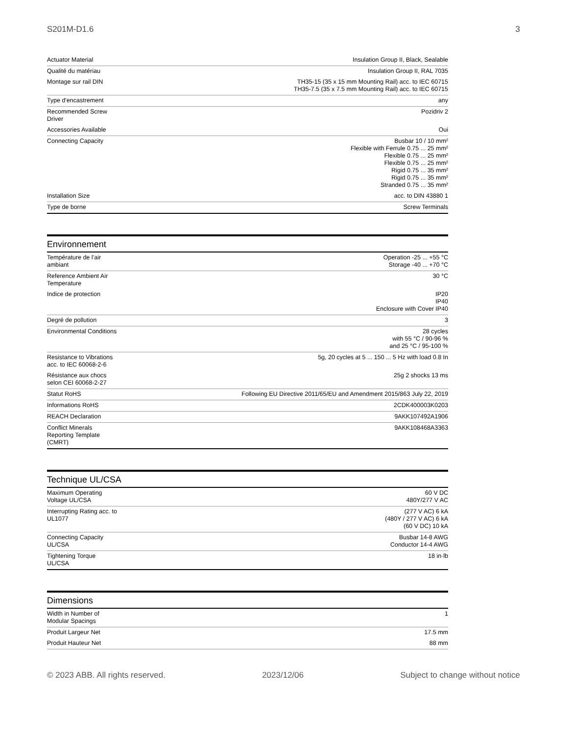S201M-D1.6 3
| Actuator Material | Insulation Group II, Black, Sealable |
| Qualité du matériau | Insulation Group II, RAL 7035 |
| Montage sur rail DIN | TH35-15 (35 x 15 mm Mounting Rail) acc. to IEC 60715 TH35-7.5 (35 x 7.5 mm Mounting Rail) acc. to IEC 60715 |
| Type d'encastrement | any |
| Recommended Screw Driver | Pozidriv 2 |
| Accessories Available | Oui |
| Connecting Capacity | Busbar 10 / 10 mm² Flexible with Ferrule 0.75 ... 25 mm² Flexible 0.75 ... 25 mm² Flexible 0.75 ... 25 mm² Rigid 0.75 ... 35 mm² Rigid 0.75 ... 35 mm² Stranded 0.75 ... 35 mm² |
| Installation Size | acc. to DIN 43880 1 |
| Type de borne | Screw Terminals |
Environnement
| Température de l’air ambiant | Operation -25 ... +55 °C Storage -40 ... +70 °C |
| Reference Ambient Air Temperature | 30 °C |
| Indice de protection | IP20 IP40 Enclosure with Cover IP40 |
| Degré de pollution | 3 |
| Environmental Conditions | 28 cycles with 55 °C / 90-96 % and 25 °C / 95-100 % |
| Resistance to Vibrations acc. to IEC 60068-2-6 | 5g, 20 cycles at 5 ... 150 ... 5 Hz with load 0.8 In |
| Résistance aux chocs selon CEI 60068-2-27 | 25g 2 shocks 13 ms |
| Statut RoHS | Following EU Directive 2011/65/EU and Amendment 2015/863 July 22, 2019 |
| Informations RoHS | 2CDK400003K0203 |
| REACH Declaration | 9AKK107492A1906 |
| Conflict Minerals Reporting Template (CMRT) | 9AKK108468A3363 |
Technique UL/CSA
| Maximum Operating Voltage UL/CSA | 60 V DC 480Y/277 V AC |
| Interrupting Rating acc. to UL1077 | (277 V AC) 6 kA (480Y / 277 V AC) 6 kA (60 V DC) 10 kA |
| Connecting Capacity UL/CSA | Busbar 14-8 AWG Conductor 14-4 AWG |
| Tightening Torque UL/CSA | 18 in·lb |
Dimensions
| Width in Number of Modular Spacings | 1 |
| Produit Largeur Net | 17.5 mm |
| Produit Hauteur Net | 88 mm |
© 2023 ABB. All rights reserved. 2023/12/06 Subject to change without notice